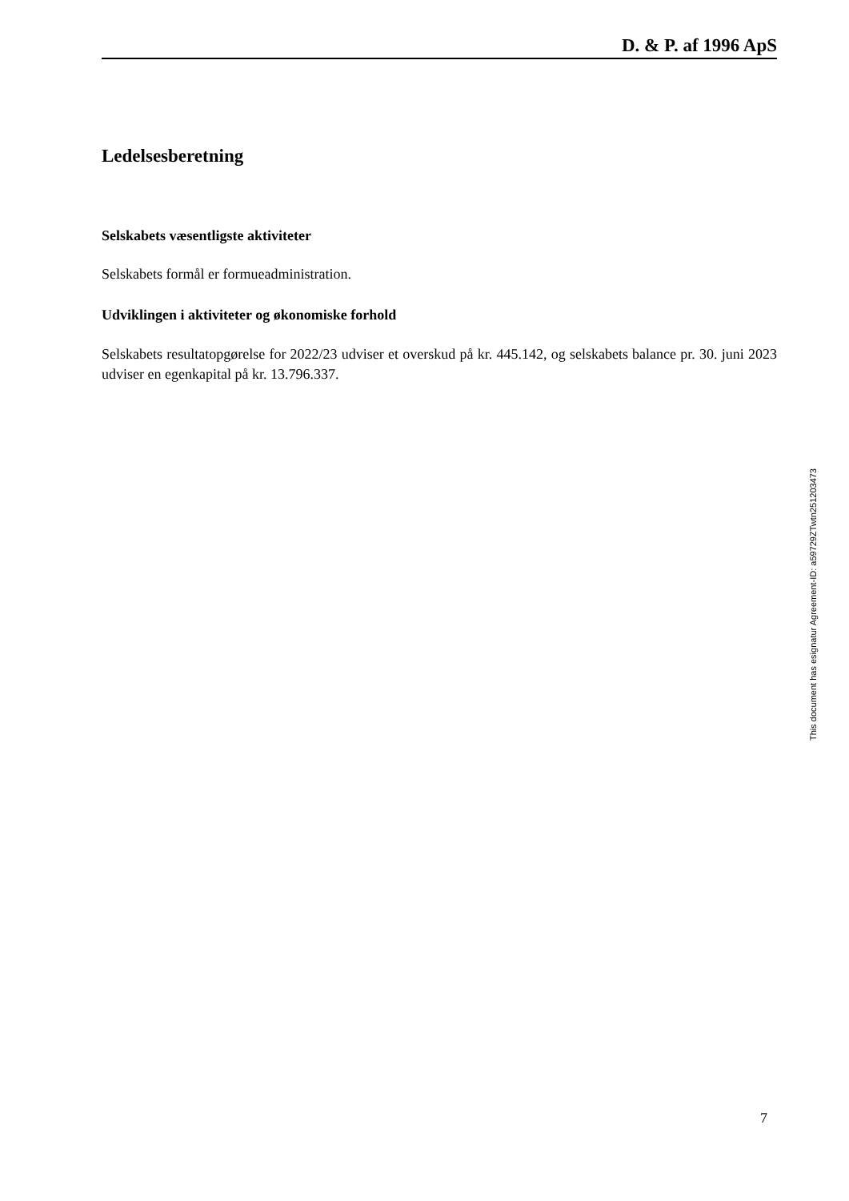D. & P. af 1996 ApS
Ledelsesberetning
Selskabets væsentligste aktiviteter
Selskabets formål er formueadministration.
Udviklingen i aktiviteter og økonomiske forhold
Selskabets resultatopgørelse for 2022/23 udviser et overskud på kr. 445.142, og selskabets balance pr. 30. juni 2023 udviser en egenkapital på kr. 13.796.337.
This document has esignatur Agreement-ID: a59729ZTwtn251203473
7